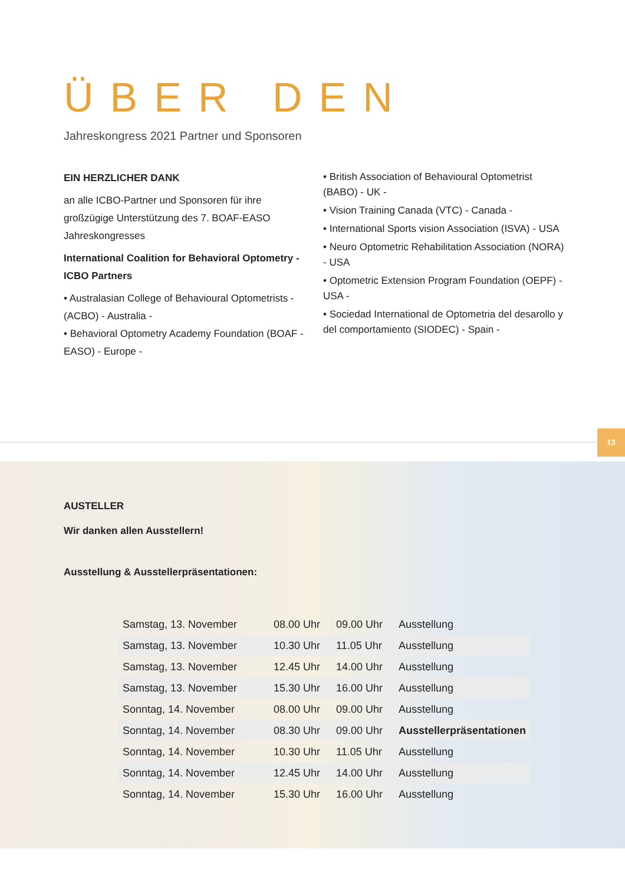ÜBER DEN
Jahreskongress 2021 Partner und Sponsoren
EIN HERZLICHER DANK
an alle ICBO-Partner und Sponsoren für ihre großzügige Unterstützung des 7. BOAF-EASO Jahreskongresses
International Coalition for Behavioral Optometry - ICBO Partners
• Australasian College of Behavioural Optometrists - (ACBO) - Australia -
• Behavioral Optometry Academy Foundation (BOAF - EASO) - Europe -
• British Association of Behavioural Optometrist (BABO) - UK -
• Vision Training Canada (VTC) - Canada -
• International Sports vision Association (ISVA) - USA
• Neuro Optometric Rehabilitation Association (NORA) - USA
• Optometric Extension Program Foundation (OEPF) - USA -
• Sociedad International de Optometria del desarollo y del comportamiento (SIODEC) - Spain -
13
AUSTELLER
Wir danken allen Ausstellern!
Ausstellung & Ausstellerpräsentationen:
| Samstag, 13. November | 08.00 Uhr | 09.00 Uhr | Ausstellung |
| Samstag, 13. November | 10.30 Uhr | 11.05 Uhr | Ausstellung |
| Samstag, 13. November | 12.45 Uhr | 14.00 Uhr | Ausstellung |
| Samstag, 13. November | 15.30 Uhr | 16.00 Uhr | Ausstellung |
| Sonntag, 14. November | 08.00 Uhr | 09.00 Uhr | Ausstellung |
| Sonntag, 14. November | 08.30 Uhr | 09.00 Uhr | Ausstellerpräsentationen |
| Sonntag, 14. November | 10.30 Uhr | 11.05 Uhr | Ausstellung |
| Sonntag, 14. November | 12.45 Uhr | 14.00 Uhr | Ausstellung |
| Sonntag, 14. November | 15.30 Uhr | 16.00 Uhr | Ausstellung |